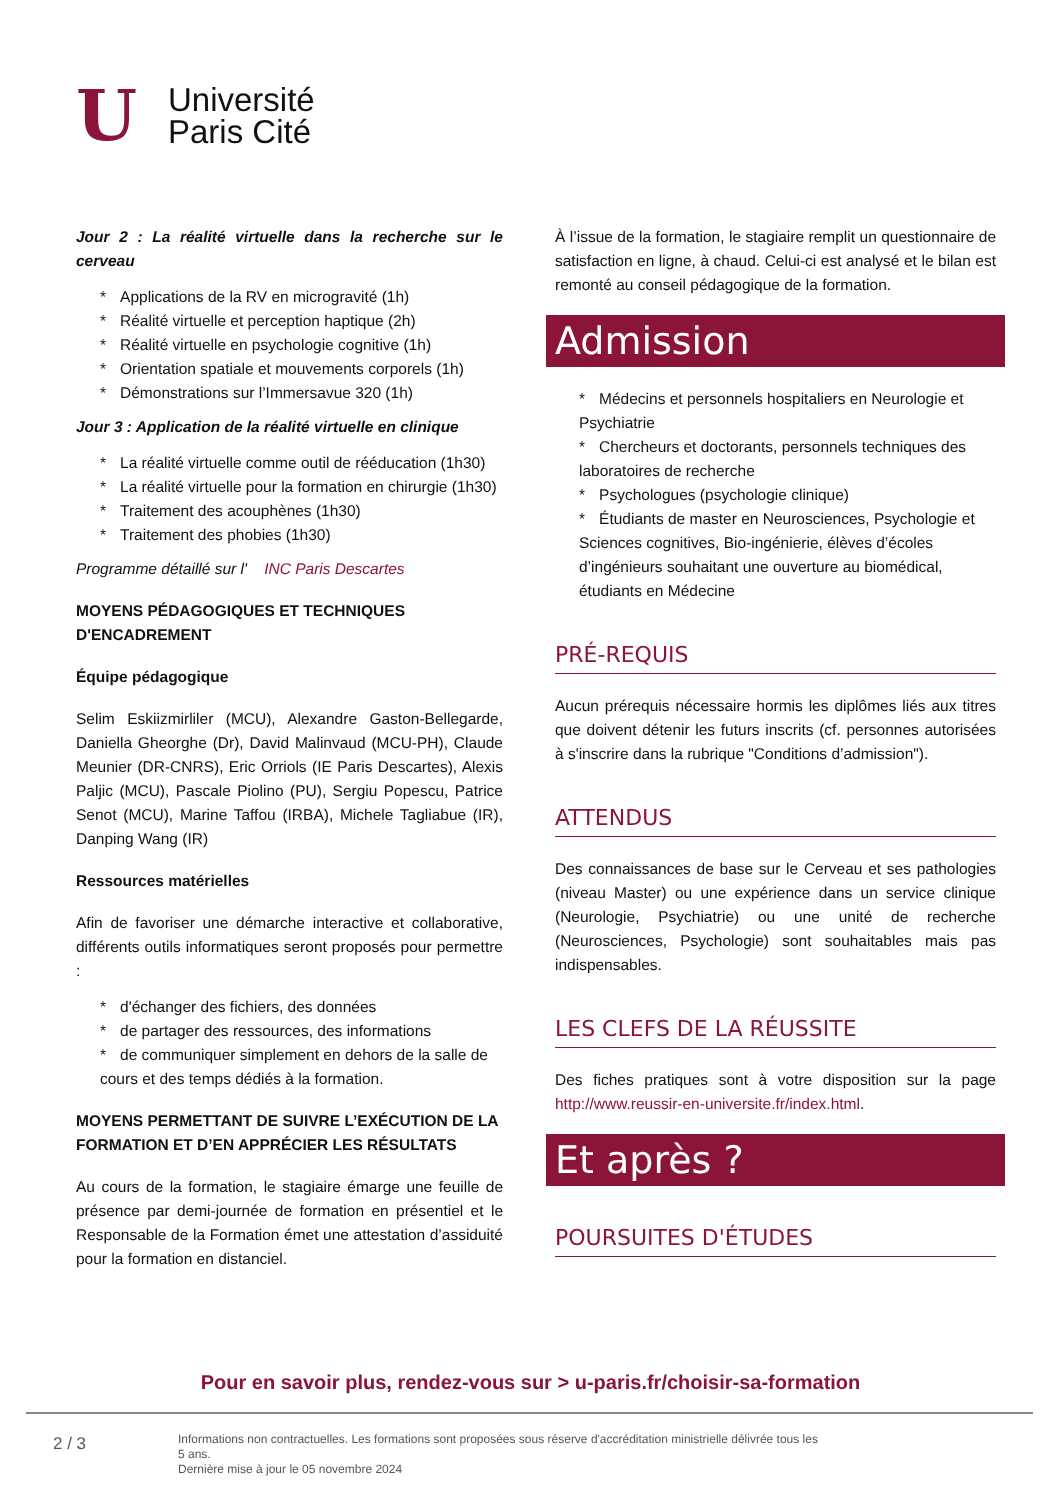U
Université
Paris Cité
Jour 2 : La réalité virtuelle dans la recherche sur le cerveau
* Applications de la RV en microgravité (1h)
* Réalité virtuelle et perception haptique (2h)
* Réalité virtuelle en psychologie cognitive (1h)
* Orientation spatiale et mouvements corporels (1h)
* Démonstrations sur l’Immersavue 320 (1h)
Jour 3 : Application de la réalité virtuelle en clinique
* La réalité virtuelle comme outil de rééducation (1h30)
* La réalité virtuelle pour la formation en chirurgie (1h30)
* Traitement des acouphènes (1h30)
* Traitement des phobies (1h30)
Programme détaillé sur l' INC Paris Descartes
MOYENS PÉDAGOGIQUES ET TECHNIQUES D'ENCADREMENT
Équipe pédagogique
Selim Eskiizmirliler (MCU), Alexandre Gaston-Bellegarde, Daniella Gheorghe (Dr), David Malinvaud (MCU-PH), Claude Meunier (DR-CNRS), Eric Orriols (IE Paris Descartes), Alexis Paljic (MCU), Pascale Piolino (PU), Sergiu Popescu, Patrice Senot (MCU), Marine Taffou (IRBA), Michele Tagliabue (IR), Danping Wang (IR)
Ressources matérielles
Afin de favoriser une démarche interactive et collaborative, différents outils informatiques seront proposés pour permettre :
* d'échanger des fichiers, des données
* de partager des ressources, des informations
* de communiquer simplement en dehors de la salle de cours et des temps dédiés à la formation.
MOYENS PERMETTANT DE SUIVRE L’EXÉCUTION DE LA FORMATION ET D’EN APPRÉCIER LES RÉSULTATS
Au cours de la formation, le stagiaire émarge une feuille de présence par demi-journée de formation en présentiel et le Responsable de la Formation émet une attestation d’assiduité pour la formation en distanciel.
À l’issue de la formation, le stagiaire remplit un questionnaire de satisfaction en ligne, à chaud. Celui-ci est analysé et le bilan est remonté au conseil pédagogique de la formation.
Admission
* Médecins et personnels hospitaliers en Neurologie et Psychiatrie
* Chercheurs et doctorants, personnels techniques des laboratoires de recherche
* Psychologues (psychologie clinique)
* Étudiants de master en Neurosciences, Psychologie et Sciences cognitives, Bio-ingénierie, élèves d’écoles d’ingénieurs souhaitant une ouverture au biomédical, étudiants en Médecine
PRÉ-REQUIS
Aucun prérequis nécessaire hormis les diplômes liés aux titres que doivent détenir les futurs inscrits (cf. personnes autorisées à s'inscrire dans la rubrique "Conditions d’admission").
ATTENDUS
Des connaissances de base sur le Cerveau et ses pathologies (niveau Master) ou une expérience dans un service clinique (Neurologie, Psychiatrie) ou une unité de recherche (Neurosciences, Psychologie) sont souhaitables mais pas indispensables.
LES CLEFS DE LA RÉUSSITE
Des fiches pratiques sont à votre disposition sur la page http://www.reussir-en-universite.fr/index.html.
Et après ?
POURSUITES D'ÉTUDES
Pour en savoir plus, rendez-vous sur > u-paris.fr/choisir-sa-formation
2 / 3
Informations non contractuelles. Les formations sont proposées sous réserve d'accréditation ministrielle délivrée tous les 5 ans.
Dernière mise à jour le 05 novembre 2024